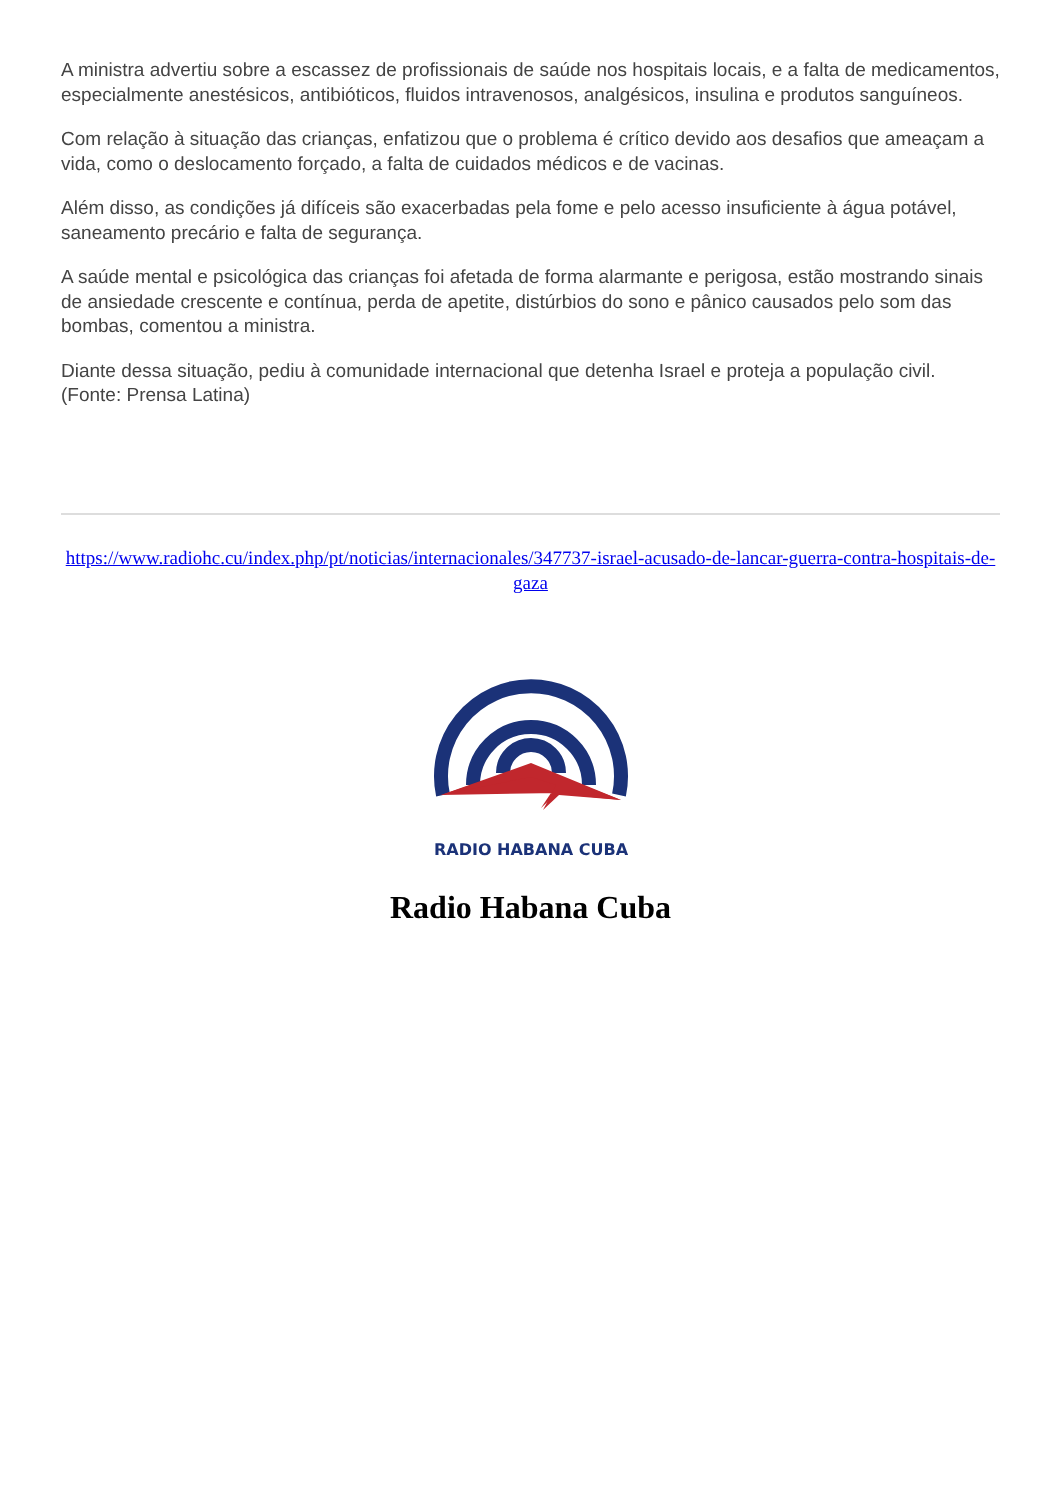A ministra advertiu sobre a escassez de profissionais de saúde nos hospitais locais, e a falta de medicamentos, especialmente anestésicos, antibióticos, fluidos intravenosos, analgésicos, insulina e produtos sanguíneos.
Com relação à situação das crianças, enfatizou que o problema é crítico devido aos desafios que ameaçam a vida, como o deslocamento forçado, a falta de cuidados médicos e de vacinas.
Além disso, as condições já difíceis são exacerbadas pela fome e pelo acesso insuficiente à água potável, saneamento precário e falta de segurança.
A saúde mental e psicológica das crianças foi afetada de forma alarmante e perigosa, estão mostrando sinais de ansiedade crescente e contínua, perda de apetite, distúrbios do sono e pânico causados pelo som das bombas, comentou a ministra.
Diante dessa situação, pediu à comunidade internacional que detenha Israel e proteja a população civil. (Fonte: Prensa Latina)
https://www.radiohc.cu/index.php/pt/noticias/internacionales/347737-israel-acusado-de-lancar-guerra-contra-hospitais-de-gaza
RADIO HABANA CUBA
Radio Habana Cuba